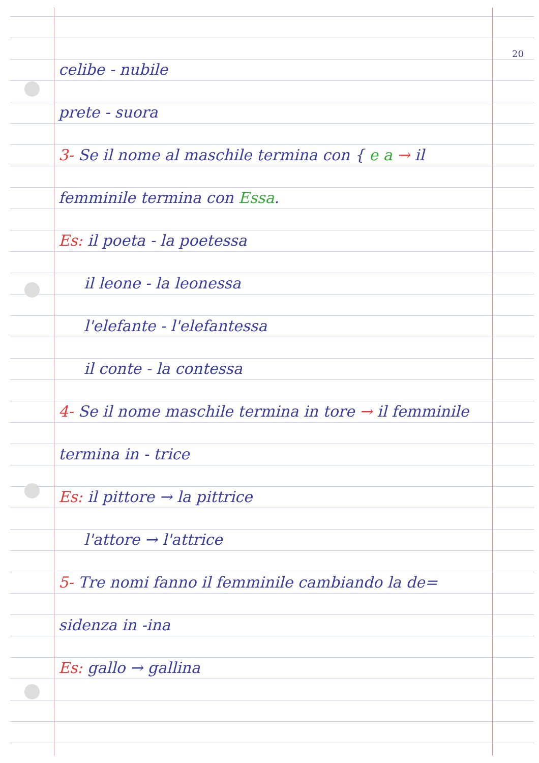20
celibe - nubile
prete - suora
3- Se il nome al maschile termina con { e a → il
femminile termina con Essa.
Es: il poeta - la poetessa
il leone - la leonessa
l'elefante - l'elefantessa
il conte - la contessa
4- Se il nome maschile termina in tore → il femminile
termina in - trice
Es: il pittore → la pittrice
l'attore → l'attrice
5- Tre nomi fanno il femminile cambiando la de=
sidenza in -ina
Es: gallo → gallina